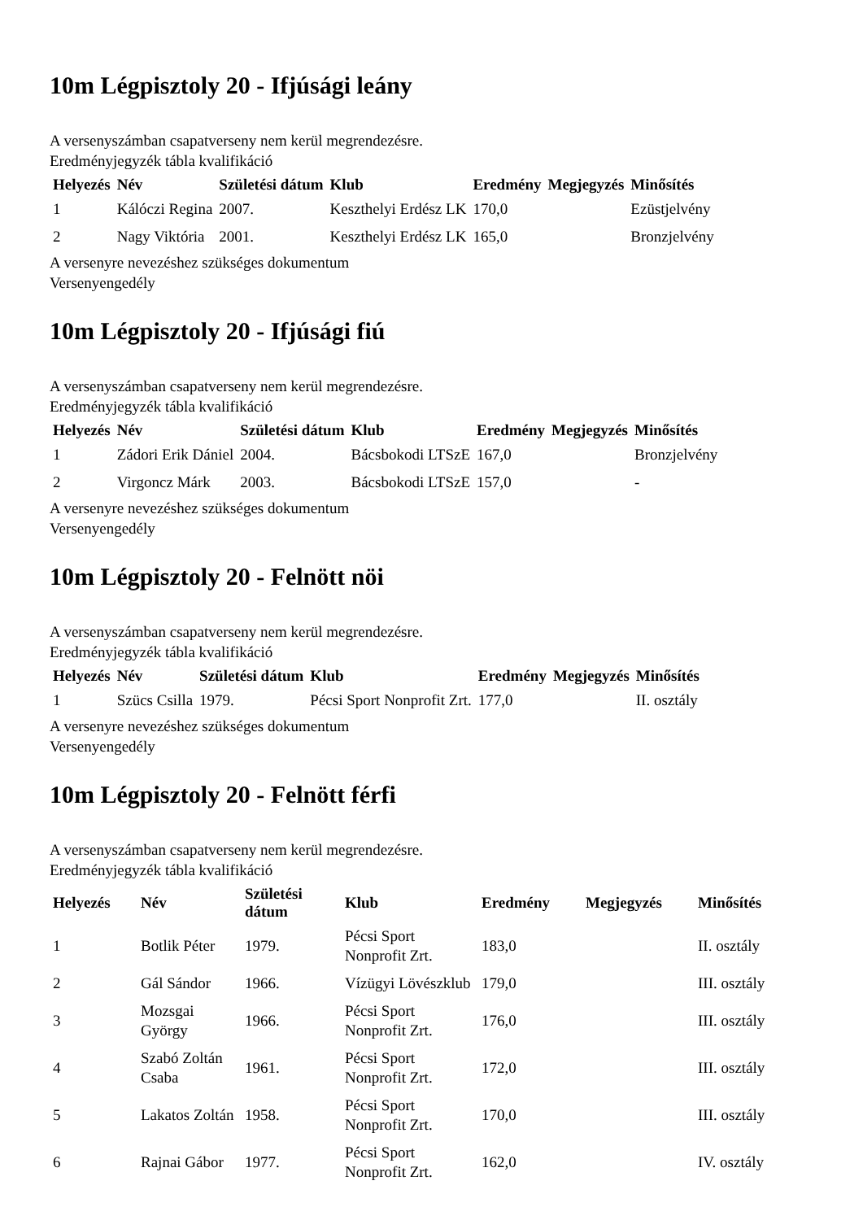10m Légpisztoly 20 - Ifjúsági leány
A versenyszámban csapatverseny nem kerül megrendezésre.
Eredményjegyzék tábla kvalifikáció
| Helyezés | Név | Születési dátum | Klub | Eredmény | Megjegyzés | Minősítés |
| --- | --- | --- | --- | --- | --- | --- |
| 1 | Kálóczi Regina | 2007. | Keszthelyi Erdész LK | 170,0 | | Ezüstjelvény |
| 2 | Nagy Viktória | 2001. | Keszthelyi Erdész LK | 165,0 | | Bronzjelvény |
A versenyre nevezéshez szükséges dokumentum
Versenyengedély
10m Légpisztoly 20 - Ifjúsági fiú
A versenyszámban csapatverseny nem kerül megrendezésre.
Eredményjegyzék tábla kvalifikáció
| Helyezés | Név | Születési dátum | Klub | Eredmény | Megjegyzés | Minősítés |
| --- | --- | --- | --- | --- | --- | --- |
| 1 | Zádori Erik Dániel | 2004. | Bácsbokodi LTSzE | 167,0 | | Bronzjelvény |
| 2 | Virgoncz Márk | 2003. | Bácsbokodi LTSzE | 157,0 | | - |
A versenyre nevezéshez szükséges dokumentum
Versenyengedély
10m Légpisztoly 20 - Felnött nöi
A versenyszámban csapatverseny nem kerül megrendezésre.
Eredményjegyzék tábla kvalifikáció
| Helyezés | Név | Születési dátum | Klub | Eredmény | Megjegyzés | Minősítés |
| --- | --- | --- | --- | --- | --- | --- |
| 1 | Szücs Csilla | 1979. | Pécsi Sport Nonprofit Zrt. | 177,0 | | II. osztály |
A versenyre nevezéshez szükséges dokumentum
Versenyengedély
10m Légpisztoly 20 - Felnött férfi
A versenyszámban csapatverseny nem kerül megrendezésre.
Eredményjegyzék tábla kvalifikáció
| Helyezés | Név | Születési dátum | Klub | Eredmény | Megjegyzés | Minősítés |
| --- | --- | --- | --- | --- | --- | --- |
| 1 | Botlik Péter | 1979. | Pécsi Sport Nonprofit Zrt. | 183,0 | | II. osztály |
| 2 | Gál Sándor | 1966. | Vízügyi Lövészklub | 179,0 | | III. osztály |
| 3 | Mozsgai György | 1966. | Pécsi Sport Nonprofit Zrt. | 176,0 | | III. osztály |
| 4 | Szabó Zoltán Csaba | 1961. | Pécsi Sport Nonprofit Zrt. | 172,0 | | III. osztály |
| 5 | Lakatos Zoltán | 1958. | Pécsi Sport Nonprofit Zrt. | 170,0 | | III. osztály |
| 6 | Rajnai Gábor | 1977. | Pécsi Sport Nonprofit Zrt. | 162,0 | | IV. osztály |